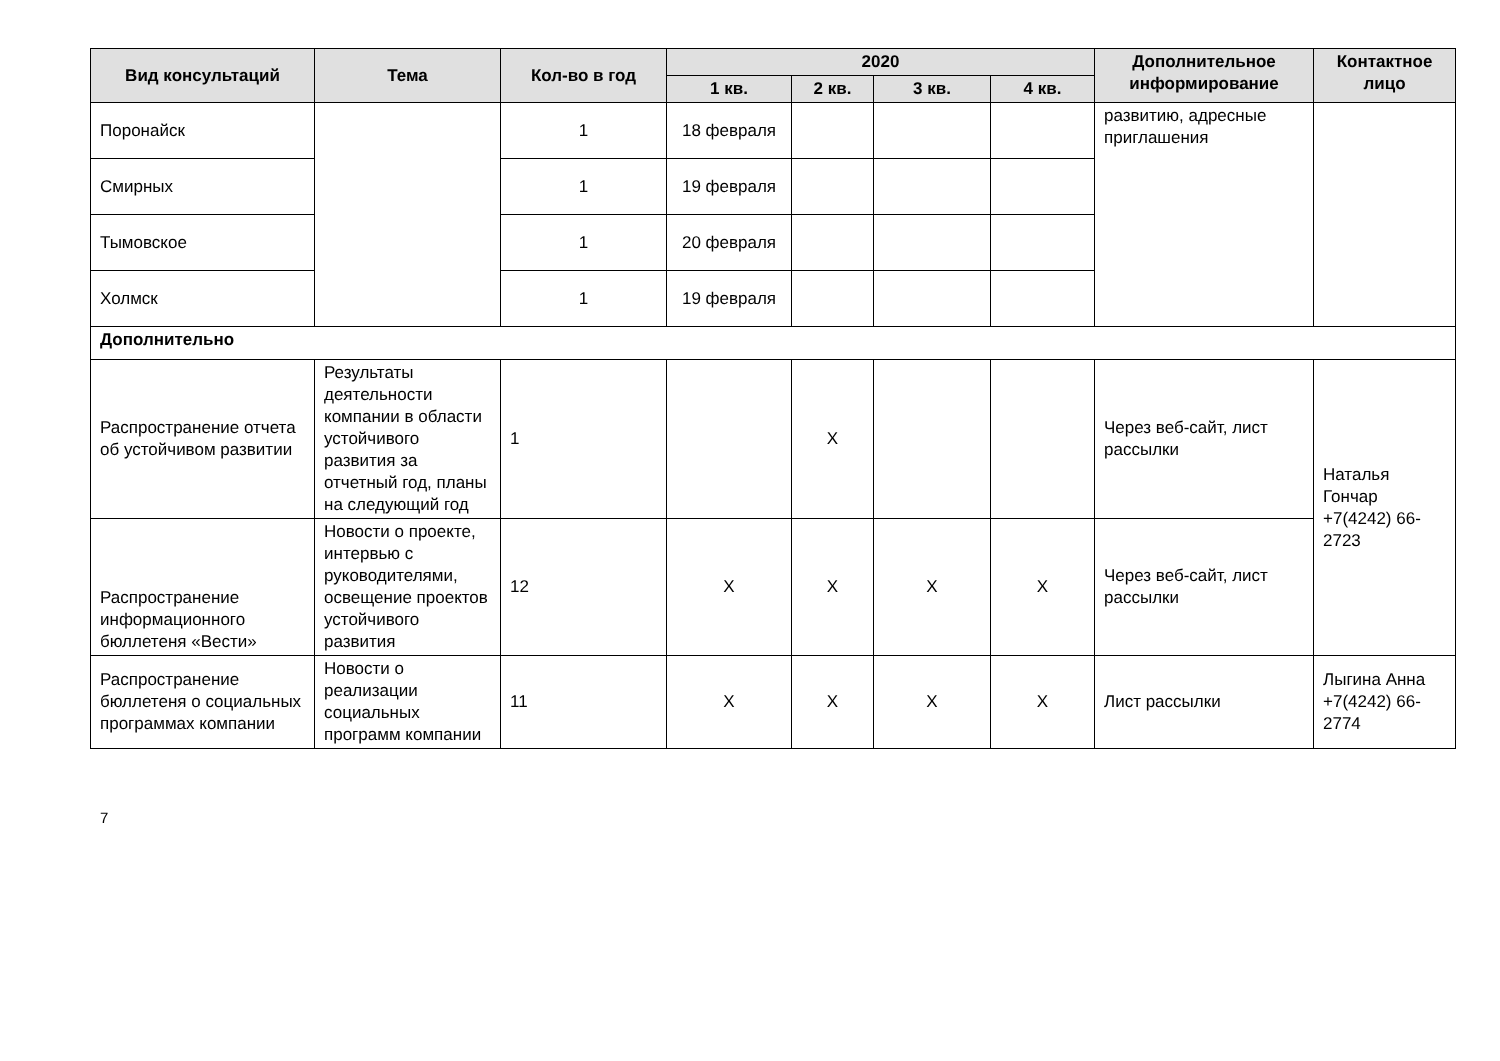| Вид консультаций | Тема | Кол-во в год | 2020 | | | | Дополнительное информирование | Контактное лицо |
| --- | --- | --- | --- | --- | --- | --- | --- | --- |
| | | | 1 кв. | 2 кв. | 3 кв. | 4 кв. | | |
| Поронайск | | 1 | 18 февраля | | | | развитию, адресные приглашения | |
| Смирных | | 1 | 19 февраля | | | | | |
| Тымовское | | 1 | 20 февраля | | | | | |
| Холмск | | 1 | 19 февраля | | | | | |
| Дополнительно | | | | | | | | |
| Распространение отчета об устойчивом развитии | Результаты деятельности компании в области устойчивого развития за отчетный год, планы на следующий год | 1 | | X | | | Через веб-сайт, лист рассылки | Наталья Гончар +7(4242) 66-2723 |
| Распространение информационного бюллетеня «Вести» | Новости о проекте, интервью с руководителями, освещение проектов устойчивого развития | 12 | X | X | X | X | Через веб-сайт, лист рассылки | |
| Распространение бюллетеня о социальных программах компании | Новости о реализации социальных программ компании | 11 | X | X | X | X | Лист рассылки | Лыгина Анна +7(4242) 66-2774 |
7